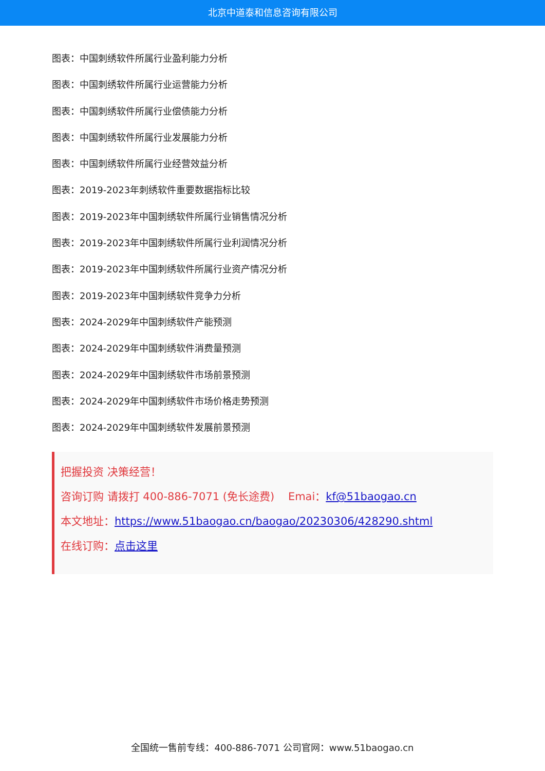北京中道泰和信息咨询有限公司
图表：中国刺绣软件所属行业盈利能力分析
图表：中国刺绣软件所属行业运营能力分析
图表：中国刺绣软件所属行业偿债能力分析
图表：中国刺绣软件所属行业发展能力分析
图表：中国刺绣软件所属行业经营效益分析
图表：2019-2023年刺绣软件重要数据指标比较
图表：2019-2023年中国刺绣软件所属行业销售情况分析
图表：2019-2023年中国刺绣软件所属行业利润情况分析
图表：2019-2023年中国刺绣软件所属行业资产情况分析
图表：2019-2023年中国刺绣软件竞争力分析
图表：2024-2029年中国刺绣软件产能预测
图表：2024-2029年中国刺绣软件消费量预测
图表：2024-2029年中国刺绣软件市场前景预测
图表：2024-2029年中国刺绣软件市场价格走势预测
图表：2024-2029年中国刺绣软件发展前景预测
把握投资 决策经营！
咨询订购 请拨打 400-886-7071 (免长途费) Emai：kf@51baogao.cn
本文地址：https://www.51baogao.cn/baogao/20230306/428290.shtml
在线订购：点击这里
全国统一售前专线：400-886-7071 公司官网：www.51baogao.cn